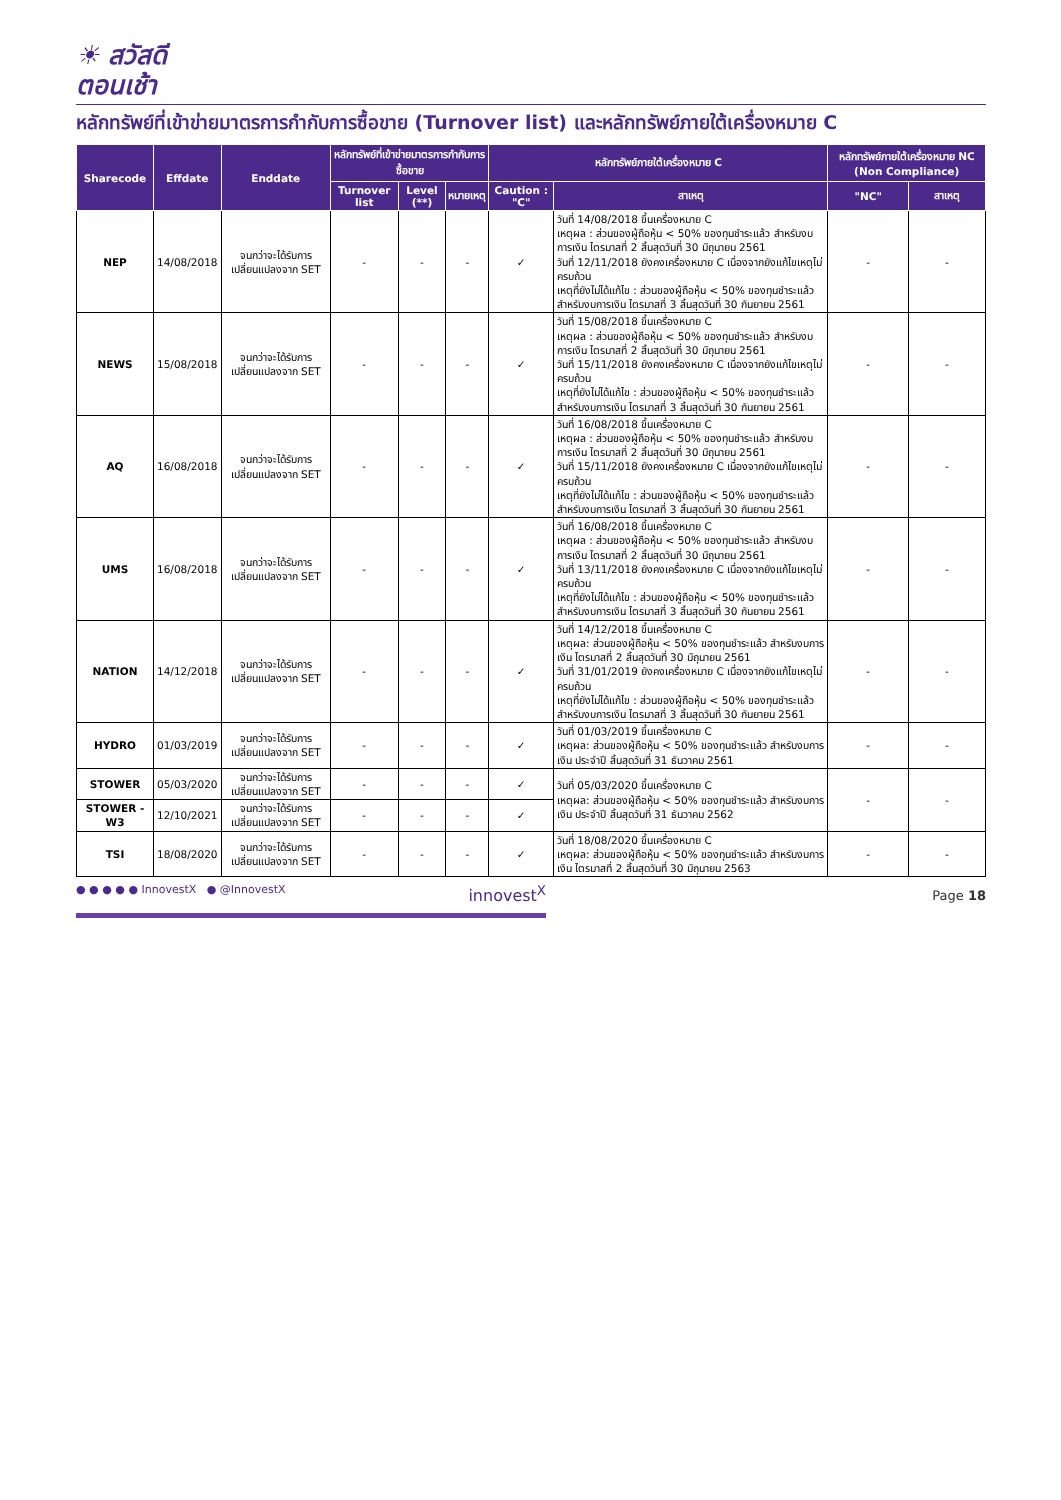☀ สวัสดี
ตอนเช้า
หลักทรัพย์ที่เข้าข่ายมาตรการกำกับการซื้อขาย (Turnover list) และหลักทรัพย์ภายใต้เครื่องหมาย C
| Sharecode | Effdate | Enddate | หลักทรัพย์ที่เข้าข่ายมาตรการกำกับการซื้อขาย | | | หลักทรัพย์ภายใต้เครื่องหมาย C | | หลักทรัพย์ภายใต้เครื่องหมาย NC (Non Compliance) | |
| --- | --- | --- | --- | --- | --- | --- | --- | --- | --- |
| | | | Turnover list | Level (**) | หมายเหตุ | Caution : "C" | สาเหตุ | "NC" | สาเหตุ |
| NEP | 14/08/2018 | จนกว่าจะได้รับการเปลี่ยนแปลงจาก SET | - | - | - | ✓ | วันที่ 14/08/2018 ขึ้นเครื่องหมาย C เหตุผล : ส่วนของผู้ถือหุ้น < 50% ของทุนชำระแล้ว สำหรับงบการเงิน ไตรมาสที่ 2 สิ้นสุดวันที่ 30 มิถุนายน 2561 วันที่ 12/11/2018 ยังคงเครื่องหมาย C เนื่องจากยังแก้ไขเหตุไม่ครบถ้วน เหตุที่ยังไม่ได้แก้ไข : ส่วนของผู้ถือหุ้น < 50% ของทุนชำระแล้ว สำหรับงบการเงิน ไตรมาสที่ 3 สิ้นสุดวันที่ 30 กันยายน 2561 | - | - |
| NEWS | 15/08/2018 | จนกว่าจะได้รับการเปลี่ยนแปลงจาก SET | - | - | - | ✓ | วันที่ 15/08/2018 ขึ้นเครื่องหมาย C เหตุผล : ส่วนของผู้ถือหุ้น < 50% ของทุนชำระแล้ว สำหรับงบการเงิน ไตรมาสที่ 2 สิ้นสุดวันที่ 30 มิถุนายน 2561 วันที่ 15/11/2018 ยังคงเครื่องหมาย C เนื่องจากยังแก้ไขเหตุไม่ครบถ้วน เหตุที่ยังไม่ได้แก้ไข : ส่วนของผู้ถือหุ้น < 50% ของทุนชำระแล้ว สำหรับงบการเงิน ไตรมาสที่ 3 สิ้นสุดวันที่ 30 กันยายน 2561 | - | - |
| AQ | 16/08/2018 | จนกว่าจะได้รับการเปลี่ยนแปลงจาก SET | - | - | - | ✓ | วันที่ 16/08/2018 ขึ้นเครื่องหมาย C เหตุผล : ส่วนของผู้ถือหุ้น < 50% ของทุนชำระแล้ว สำหรับงบการเงิน ไตรมาสที่ 2 สิ้นสุดวันที่ 30 มิถุนายน 2561 วันที่ 15/11/2018 ยังคงเครื่องหมาย C เนื่องจากยังแก้ไขเหตุไม่ครบถ้วน เหตุที่ยังไม่ได้แก้ไข : ส่วนของผู้ถือหุ้น < 50% ของทุนชำระแล้ว สำหรับงบการเงิน ไตรมาสที่ 3 สิ้นสุดวันที่ 30 กันยายน 2561 | - | - |
| UMS | 16/08/2018 | จนกว่าจะได้รับการเปลี่ยนแปลงจาก SET | - | - | - | ✓ | วันที่ 16/08/2018 ขึ้นเครื่องหมาย C เหตุผล : ส่วนของผู้ถือหุ้น < 50% ของทุนชำระแล้ว สำหรับงบการเงิน ไตรมาสที่ 2 สิ้นสุดวันที่ 30 มิถุนายน 2561 วันที่ 13/11/2018 ยังคงเครื่องหมาย C เนื่องจากยังแก้ไขเหตุไม่ครบถ้วน เหตุที่ยังไม่ได้แก้ไข : ส่วนของผู้ถือหุ้น < 50% ของทุนชำระแล้ว สำหรับงบการเงิน ไตรมาสที่ 3 สิ้นสุดวันที่ 30 กันยายน 2561 | - | - |
| NATION | 14/12/2018 | จนกว่าจะได้รับการเปลี่ยนแปลงจาก SET | - | - | - | ✓ | วันที่ 14/12/2018 ขึ้นเครื่องหมาย C เหตุผล: ส่วนของผู้ถือหุ้น < 50% ของทุนชำระแล้ว สำหรับงบการเงิน ไตรมาสที่ 2 สิ้นสุดวันที่ 30 มิถุนายน 2561 วันที่ 31/01/2019 ยังคงเครื่องหมาย C เนื่องจากยังแก้ไขเหตุไม่ครบถ้วน เหตุที่ยังไม่ได้แก้ไข : ส่วนของผู้ถือหุ้น < 50% ของทุนชำระแล้ว สำหรับงบการเงิน ไตรมาสที่ 3 สิ้นสุดวันที่ 30 กันยายน 2561 | - | - |
| HYDRO | 01/03/2019 | จนกว่าจะได้รับการเปลี่ยนแปลงจาก SET | - | - | - | ✓ | วันที่ 01/03/2019 ขึ้นเครื่องหมาย C เหตุผล: ส่วนของผู้ถือหุ้น < 50% ของทุนชำระแล้ว สำหรับงบการเงิน ประจำปี สิ้นสุดวันที่ 31 ธันวาคม 2561 | - | - |
| STOWER | 05/03/2020 | จนกว่าจะได้รับการเปลี่ยนแปลงจาก SET | - | - | - | ✓ | วันที่ 05/03/2020 ขึ้นเครื่องหมาย C เหตุผล: ส่วนของผู้ถือหุ้น < 50% ของทุนชำระแล้ว สำหรับงบการเงิน ประจำปี สิ้นสุดวันที่ 31 ธันวาคม 2562 | - | - |
| STOWER - W3 | 12/10/2021 | จนกว่าจะได้รับการเปลี่ยนแปลงจาก SET | - | - | - | ✓ | | | |
| TSI | 18/08/2020 | จนกว่าจะได้รับการเปลี่ยนแปลงจาก SET | - | - | - | ✓ | วันที่ 18/08/2020 ขึ้นเครื่องหมาย C เหตุผล: ส่วนของผู้ถือหุ้น < 50% ของทุนชำระแล้ว สำหรับงบการเงิน ไตรมาสที่ 2 สิ้นสุดวันที่ 30 มิถุนายน 2563 | - | - |
● ● ● ● ● InnovestX ● @InnovestX innovest<sup>X</sup>
Page 18